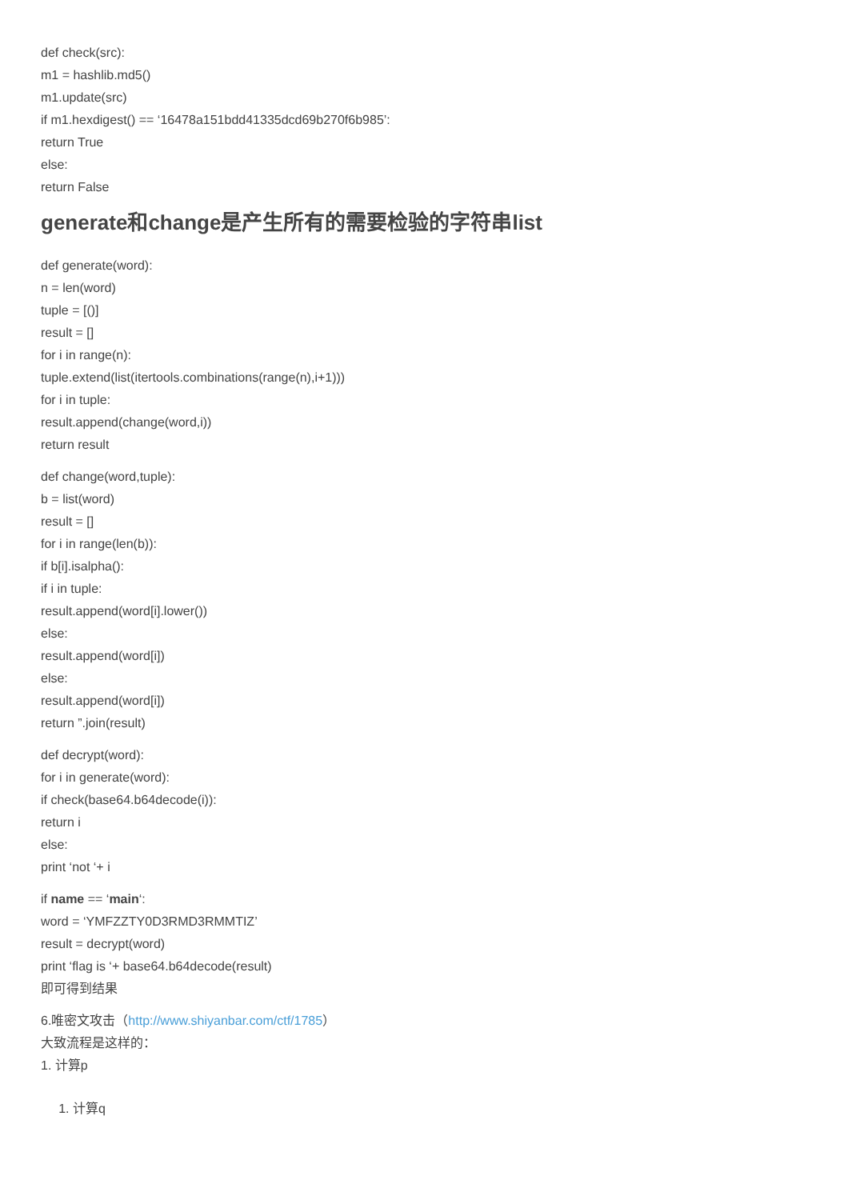def check(src):
m1 = hashlib.md5()
m1.update(src)
if m1.hexdigest() == ‘16478a151bdd41335dcd69b270f6b985’:
return True
else:
return False
generate和change是产生所有的需要检验的字符串list
def generate(word):
n = len(word)
tuple = [()]
result = []
for i in range(n):
tuple.extend(list(itertools.combinations(range(n),i+1)))
for i in tuple:
result.append(change(word,i))
return result
def change(word,tuple):
b = list(word)
result = []
for i in range(len(b)):
if b[i].isalpha():
if i in tuple:
result.append(word[i].lower())
else:
result.append(word[i])
else:
result.append(word[i])
return ”.join(result)
def decrypt(word):
for i in generate(word):
if check(base64.b64decode(i)):
return i
else:
print ‘not ‘+ i
if name == ‘main‘:
word = ‘YMFZZTY0D3RMD3RMMTIZ’
result = decrypt(word)
print ‘flag is ‘+ base64.b64decode(result)
即可得到结果
6.唯密文攻击（http://www.shiyanbar.com/ctf/1785）
大致流程是这样的：
1. 计算p
1. 计算q